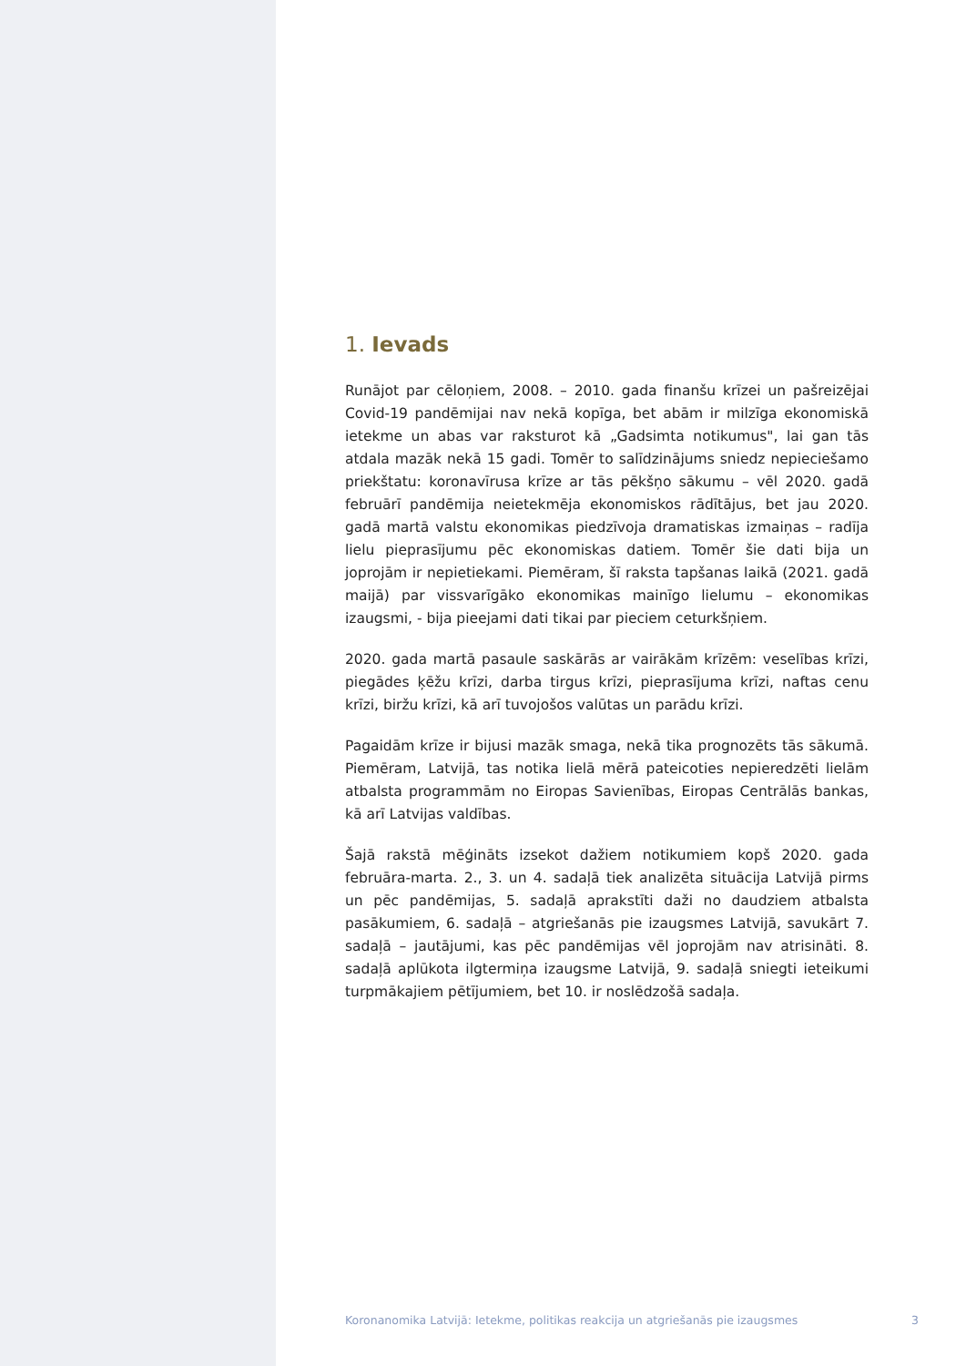1. Ievads
Runājot par cēloņiem, 2008. – 2010. gada finanšu krīzei un pašreizējai Covid-19 pandēmijai nav nekā kopīga, bet abām ir milzīga ekonomiskā ietekme un abas var raksturot kā „Gadsimta notikumus", lai gan tās atdala mazāk nekā 15 gadi. Tomēr to salīdzinājums sniedz nepieciešamo priekštatu: koronavīrusa krīze ar tās pēkšņo sākumu – vēl 2020. gadā februārī pandēmija neietekmēja ekonomiskos rādītājus, bet jau 2020. gadā martā valstu ekonomikas piedzīvoja dramatiskas izmaiņas – radīja lielu pieprasījumu pēc ekonomiskas datiem. Tomēr šie dati bija un joprojām ir nepietiekami. Piemēram, šī raksta tapšanas laikā (2021. gadā maijā) par vissvarīgāko ekonomikas mainīgo lielumu – ekonomikas izaugsmi, - bija pieejami dati tikai par pieciem ceturkšņiem.
2020. gada martā pasaule saskārās ar vairākām krīzēm: veselības krīzi, piegādes ķēžu krīzi, darba tirgus krīzi, pieprasījuma krīzi, naftas cenu krīzi, biržu krīzi, kā arī tuvojošos valūtas un parādu krīzi.
Pagaidām krīze ir bijusi mazāk smaga, nekā tika prognozēts tās sākumā. Piemēram, Latvijā, tas notika lielā mērā pateicoties nepieredzēti lielām atbalsta programmām no Eiropas Savienības, Eiropas Centrālās bankas, kā arī Latvijas valdības.
Šajā rakstā mēģināts izsekot dažiem notikumiem kopš 2020. gada februāra-marta. 2., 3. un 4. sadaļā tiek analizēta situācija Latvijā pirms un pēc pandēmijas, 5. sadaļā aprakstīti daži no daudziem atbalsta pasākumiem, 6. sadaļā – atgriešanās pie izaugsmes Latvijā, savukārt 7. sadaļā – jautājumi, kas pēc pandēmijas vēl joprojām nav atrisināti. 8. sadaļā aplūkota ilgtermiņa izaugsme Latvijā, 9. sadaļā sniegti ieteikumi turpmākajiem pētījumiem, bet 10. ir noslēdzošā sadaļa.
Koronanomika Latvijā: Ietekme, politikas reakcija un atgriešanās pie izaugsmes 3